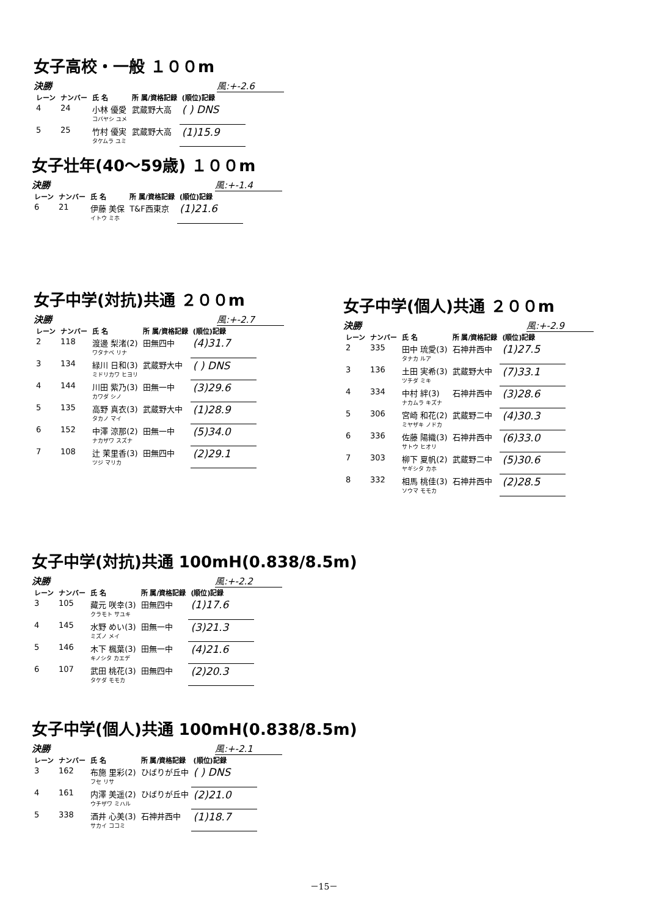女子高校・一般 １００m
決勝 風:+-2.6
| レーン | ナンバー | 氏 名 | 所 属/資格記録 | (順位)記録 |
| --- | --- | --- | --- | --- |
| 4 | 24 | 小林 優愛 コバヤシ ユメ | 武蔵野大高 | ( ) DNS |
| 5 | 25 | 竹村 優実 タケムラ ユミ | 武蔵野大高 | (1)15.9 |
女子壮年(40～59歳) １００m
決勝 風:+-1.4
| レーン | ナンバー | 氏 名 | 所 属/資格記録 | (順位)記録 |
| --- | --- | --- | --- | --- |
| 6 | 21 | 伊藤 美保 イトウ ミホ | T&F西東京 | (1)21.6 |
女子中学(対抗)共通 ２００m
決勝 風:+-2.7
| レーン | ナンバー | 氏 名 | 所 属/資格記録 | (順位)記録 |
| --- | --- | --- | --- | --- |
| 2 | 118 | 渡邊 梨渚(2) ワタナベ リナ | 田無四中 | (4)31.7 |
| 3 | 134 | 緑川 日和(3) ミドリカワ ヒヨリ | 武蔵野大中 | ( ) DNS |
| 4 | 144 | 川田 紫乃(3) カワダ シノ | 田無一中 | (3)29.6 |
| 5 | 135 | 高野 真衣(3) タカノ マイ | 武蔵野大中 | (1)28.9 |
| 6 | 152 | 中澤 涼那(2) ナカザワ スズナ | 田無一中 | (5)34.0 |
| 7 | 108 | 辻 茉里香(3) ツジ マリカ | 田無四中 | (2)29.1 |
女子中学(個人)共通 ２００m
決勝 風:+-2.9
| レーン | ナンバー | 氏 名 | 所 属/資格記録 | (順位)記録 |
| --- | --- | --- | --- | --- |
| 2 | 335 | 田中 琉愛(3) タナカ ルア | 石神井西中 | (1)27.5 |
| 3 | 136 | 土田 実希(3) ツチダ ミキ | 武蔵野大中 | (7)33.1 |
| 4 | 334 | 中村 絆(3) ナカムラ キズナ | 石神井西中 | (3)28.6 |
| 5 | 306 | 宮崎 和花(2) ミヤザキ ノドカ | 武蔵野二中 | (4)30.3 |
| 6 | 336 | 佐藤 陽織(3) サトウ ヒオリ | 石神井西中 | (6)33.0 |
| 7 | 303 | 柳下 夏帆(2) ヤギシタ カホ | 武蔵野二中 | (5)30.6 |
| 8 | 332 | 相馬 桃佳(3) ソウマ モモカ | 石神井西中 | (2)28.5 |
女子中学(対抗)共通 100mH(0.838/8.5m)
決勝 風:+-2.2
| レーン | ナンバー | 氏 名 | 所 属/資格記録 | (順位)記録 |
| --- | --- | --- | --- | --- |
| 3 | 105 | 藏元 咲幸(3) クラモト サユキ | 田無四中 | (1)17.6 |
| 4 | 145 | 水野 めい(3) ミズノ メイ | 田無一中 | (3)21.3 |
| 5 | 146 | 木下 楓葉(3) キノシタ カエデ | 田無一中 | (4)21.6 |
| 6 | 107 | 武田 桃花(3) タケダ モモカ | 田無四中 | (2)20.3 |
女子中学(個人)共通 100mH(0.838/8.5m)
決勝 風:+-2.1
| レーン | ナンバー | 氏 名 | 所 属/資格記録 | (順位)記録 |
| --- | --- | --- | --- | --- |
| 3 | 162 | 布施 里彩(2) フセ リサ | ひばりが丘中 | ( ) DNS |
| 4 | 161 | 内澤 美遥(2) ウチザワ ミハル | ひばりが丘中 | (2)21.0 |
| 5 | 338 | 酒井 心美(3) サカイ ココミ | 石神井西中 | (1)18.7 |
－15－